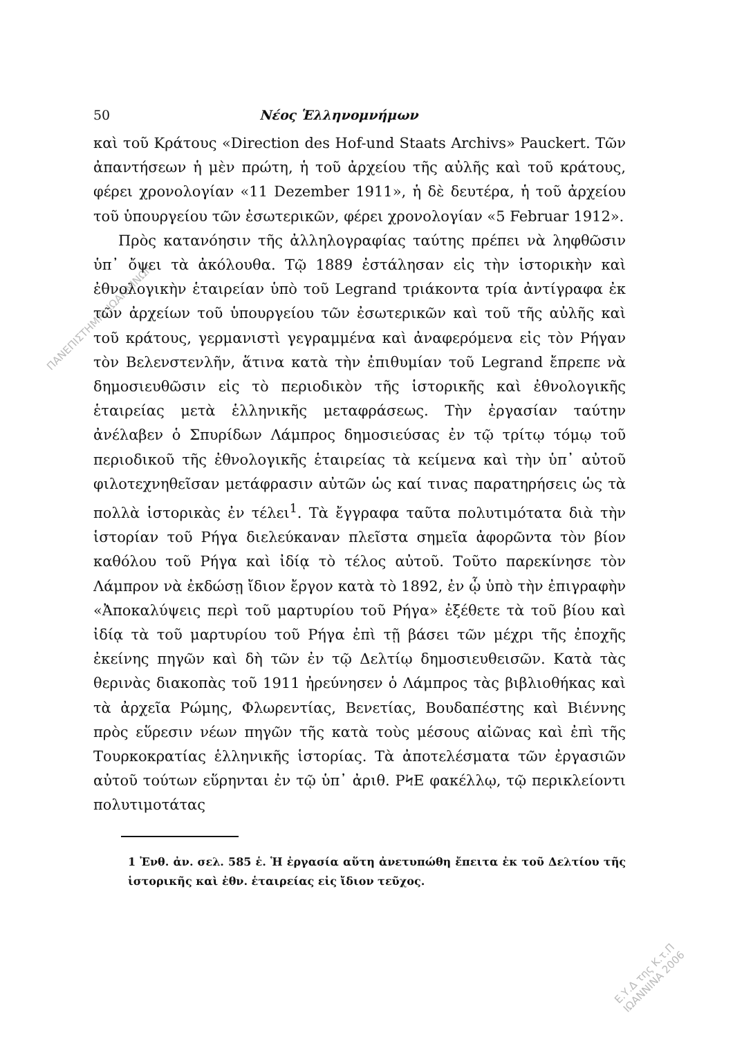ΠΑΝΕΠΙΣΤΗΜΙΟ ΙΩΑΝΝΙΝΩΝ
Ε.Υ.Δ της Κ.τ.Π ΙΩΑΝΝΙΝΑ 2006
50 Νέος Ἑλληνομνήμων
καὶ τοῦ Κράτους «Direction des Hof-und Staats Archivs» Pauckert. Τῶν ἀπαντήσεων ἡ μὲν πρώτη, ἡ τοῦ ἀρχείου τῆς αὐλῆς καὶ τοῦ κράτους, φέρει χρονολογίαν «11 Dezember 1911», ἡ δὲ δευτέρα, ἡ τοῦ ἀρχείου τοῦ ὑπουργείου τῶν ἐσωτερικῶν, φέρει χρονολογίαν «5 Februar 1912».
Πρὸς κατανόησιν τῆς ἀλληλογραφίας ταύτης πρέπει νὰ ληφθῶσιν ὑπ᾽ ὄψει τὰ ἀκόλουθα. Τῷ 1889 ἐστάλησαν εἰς τὴν ἱστορικὴν καὶ ἐθνολογικὴν ἑταιρείαν ὑπὸ τοῦ Legrand τριάκοντα τρία ἀντίγραφα ἐκ τῶν ἀρχείων τοῦ ὑπουργείου τῶν ἐσωτερικῶν καὶ τοῦ τῆς αὐλῆς καὶ τοῦ κράτους, γερμανιστὶ γεγραμμένα καὶ ἀναφερόμενα εἰς τὸν Ρήγαν τὸν Βελενστενλῆν, ἅτινα κατὰ τὴν ἐπιθυμίαν τοῦ Legrand ἔπρεπε νὰ δημοσιευθῶσιν εἰς τὸ περιοδικὸν τῆς ἱστορικῆς καὶ ἐθνολογικῆς ἑταιρείας μετὰ ἑλληνικῆς μεταφράσεως. Τὴν ἐργασίαν ταύτην ἀνέλαβεν ὁ Σπυρίδων Λάμπρος δημοσιεύσας ἐν τῷ τρίτῳ τόμῳ τοῦ περιοδικοῦ τῆς ἐθνολογικῆς ἑταιρείας τὰ κείμενα καὶ τὴν ὑπ᾽ αὐτοῦ φιλοτεχνηθεῖσαν μετάφρασιν αὐτῶν ὡς καί τινας παρατηρήσεις ὡς τὰ πολλὰ ἱστορικὰς ἐν τέλει<sup>1</sup>. Τὰ ἔγγραφα ταῦτα πολυτιμότατα διὰ τὴν ἱστορίαν τοῦ Ρήγα διελεύκαναν πλεῖστα σημεῖα ἀφορῶντα τὸν βίον καθόλου τοῦ Ρήγα καὶ ἰδίᾳ τὸ τέλος αὐτοῦ. Τοῦτο παρεκίνησε τὸν Λάμπρον νὰ ἐκδώσῃ ἴδιον ἔργον κατὰ τὸ 1892, ἐν ᾧ ὑπὸ τὴν ἐπιγραφὴν «Ἀποκαλύψεις περὶ τοῦ μαρτυρίου τοῦ Ρήγα» ἐξέθετε τὰ τοῦ βίου καὶ ἰδίᾳ τὰ τοῦ μαρτυρίου τοῦ Ρήγα ἐπὶ τῇ βάσει τῶν μέχρι τῆς ἐποχῆς ἐκείνης πηγῶν καὶ δὴ τῶν ἐν τῷ Δελτίῳ δημοσιευθεισῶν. Κατὰ τὰς θερινὰς διακοπὰς τοῦ 1911 ἠρεύνησεν ὁ Λάμπρος τὰς βιβλιοθήκας καὶ τὰ ἀρχεῖα Ρώμης, Φλωρεντίας, Βενετίας, Βουδαπέστης καὶ Βιέννης πρὸς εὕρεσιν νέων πηγῶν τῆς κατὰ τοὺς μέσους αἰῶνας καὶ ἐπὶ τῆς Τουρκοκρατίας ἑλληνικῆς ἱστορίας. Τὰ ἀποτελέσματα τῶν ἐργασιῶν αὐτοῦ τούτων εὕρηνται ἐν τῷ ὑπ᾽ ἀριθ. ΡϞΕ φακέλλῳ, τῷ περικλείοντι πολυτιμοτάτας
1 Ἐνθ. ἀν. σελ. 585 ἑ. Ἡ ἐργασία αὕτη ἀνετυπώθη ἔπειτα ἐκ τοῦ Δελτίου τῆς ἱστορικῆς καὶ ἐθν. ἑταιρείας εἰς ἴδιον τεῦχος.